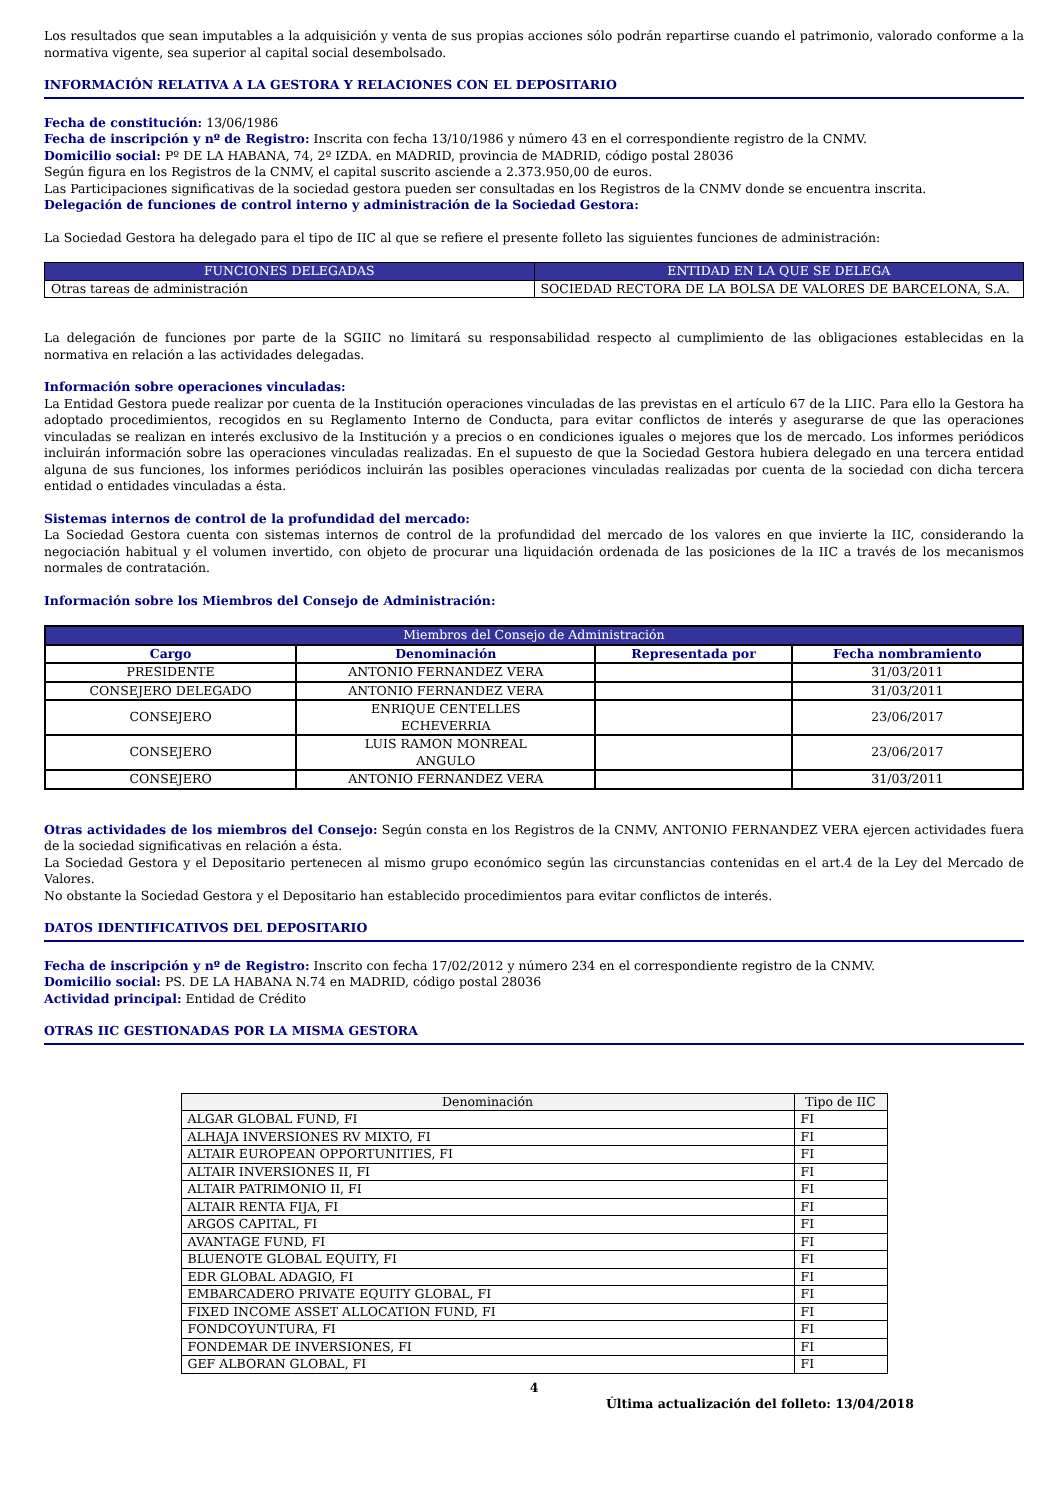Los resultados que sean imputables a la adquisición y venta de sus propias acciones sólo podrán repartirse cuando el patrimonio, valorado conforme a la normativa vigente, sea superior al capital social desembolsado.
INFORMACIÓN RELATIVA A LA GESTORA Y RELACIONES CON EL DEPOSITARIO
Fecha de constitución: 13/06/1986
Fecha de inscripción y nº de Registro: Inscrita con fecha 13/10/1986 y número 43 en el correspondiente registro de la CNMV.
Domicilio social: Pº DE LA HABANA, 74, 2º IZDA. en MADRID, provincia de MADRID, código postal 28036
Según figura en los Registros de la CNMV, el capital suscrito asciende a 2.373.950,00 de euros.
Las Participaciones significativas de la sociedad gestora pueden ser consultadas en los Registros de la CNMV donde se encuentra inscrita.
Delegación de funciones de control interno y administración de la Sociedad Gestora:
La Sociedad Gestora ha delegado para el tipo de IIC al que se refiere el presente folleto las siguientes funciones de administración:
| FUNCIONES DELEGADAS | ENTIDAD EN LA QUE SE DELEGA |
| --- | --- |
| Otras tareas de administración | SOCIEDAD RECTORA DE LA BOLSA DE VALORES DE BARCELONA, S.A. |
La delegación de funciones por parte de la SGIIC no limitará su responsabilidad respecto al cumplimiento de las obligaciones establecidas en la normativa en relación a las actividades delegadas.
Información sobre operaciones vinculadas:
La Entidad Gestora puede realizar por cuenta de la Institución operaciones vinculadas de las previstas en el artículo 67 de la LIIC. Para ello la Gestora ha adoptado procedimientos, recogidos en su Reglamento Interno de Conducta, para evitar conflictos de interés y asegurarse de que las operaciones vinculadas se realizan en interés exclusivo de la Institución y a precios o en condiciones iguales o mejores que los de mercado. Los informes periódicos incluirán información sobre las operaciones vinculadas realizadas. En el supuesto de que la Sociedad Gestora hubiera delegado en una tercera entidad alguna de sus funciones, los informes periódicos incluirán las posibles operaciones vinculadas realizadas por cuenta de la sociedad con dicha tercera entidad o entidades vinculadas a ésta.
Sistemas internos de control de la profundidad del mercado:
La Sociedad Gestora cuenta con sistemas internos de control de la profundidad del mercado de los valores en que invierte la IIC, considerando la negociación habitual y el volumen invertido, con objeto de procurar una liquidación ordenada de las posiciones de la IIC a través de los mecanismos normales de contratación.
Información sobre los Miembros del Consejo de Administración:
| Miembros del Consejo de Administración | | | |
| --- | --- | --- | --- |
| Cargo | Denominación | Representada por | Fecha nombramiento |
| PRESIDENTE | ANTONIO FERNANDEZ VERA | | 31/03/2011 |
| CONSEJERO DELEGADO | ANTONIO FERNANDEZ VERA | | 31/03/2011 |
| CONSEJERO | ENRIQUE CENTELLES ECHEVERRIA | | 23/06/2017 |
| CONSEJERO | LUIS RAMON MONREAL ANGULO | | 23/06/2017 |
| CONSEJERO | ANTONIO FERNANDEZ VERA | | 31/03/2011 |
Otras actividades de los miembros del Consejo: Según consta en los Registros de la CNMV, ANTONIO FERNANDEZ VERA ejercen actividades fuera de la sociedad significativas en relación a ésta.
La Sociedad Gestora y el Depositario pertenecen al mismo grupo económico según las circunstancias contenidas en el art.4 de la Ley del Mercado de Valores.
No obstante la Sociedad Gestora y el Depositario han establecido procedimientos para evitar conflictos de interés.
DATOS IDENTIFICATIVOS DEL DEPOSITARIO
Fecha de inscripción y nº de Registro: Inscrito con fecha 17/02/2012 y número 234 en el correspondiente registro de la CNMV.
Domicilio social: PS. DE LA HABANA N.74 en MADRID, código postal 28036
Actividad principal: Entidad de Crédito
OTRAS IIC GESTIONADAS POR LA MISMA GESTORA
| Denominación | Tipo de IIC |
| --- | --- |
| ALGAR GLOBAL FUND, FI | FI |
| ALHAJA INVERSIONES RV MIXTO, FI | FI |
| ALTAIR EUROPEAN OPPORTUNITIES, FI | FI |
| ALTAIR INVERSIONES II, FI | FI |
| ALTAIR PATRIMONIO II, FI | FI |
| ALTAIR RENTA FIJA, FI | FI |
| ARGOS CAPITAL, FI | FI |
| AVANTAGE FUND, FI | FI |
| BLUENOTE GLOBAL EQUITY, FI | FI |
| EDR GLOBAL ADAGIO, FI | FI |
| EMBARCADERO PRIVATE EQUITY GLOBAL, FI | FI |
| FIXED INCOME ASSET ALLOCATION FUND, FI | FI |
| FONDCOYUNTURA, FI | FI |
| FONDEMAR DE INVERSIONES, FI | FI |
| GEF ALBORAN GLOBAL, FI | FI |
4
Última actualización del folleto: 13/04/2018